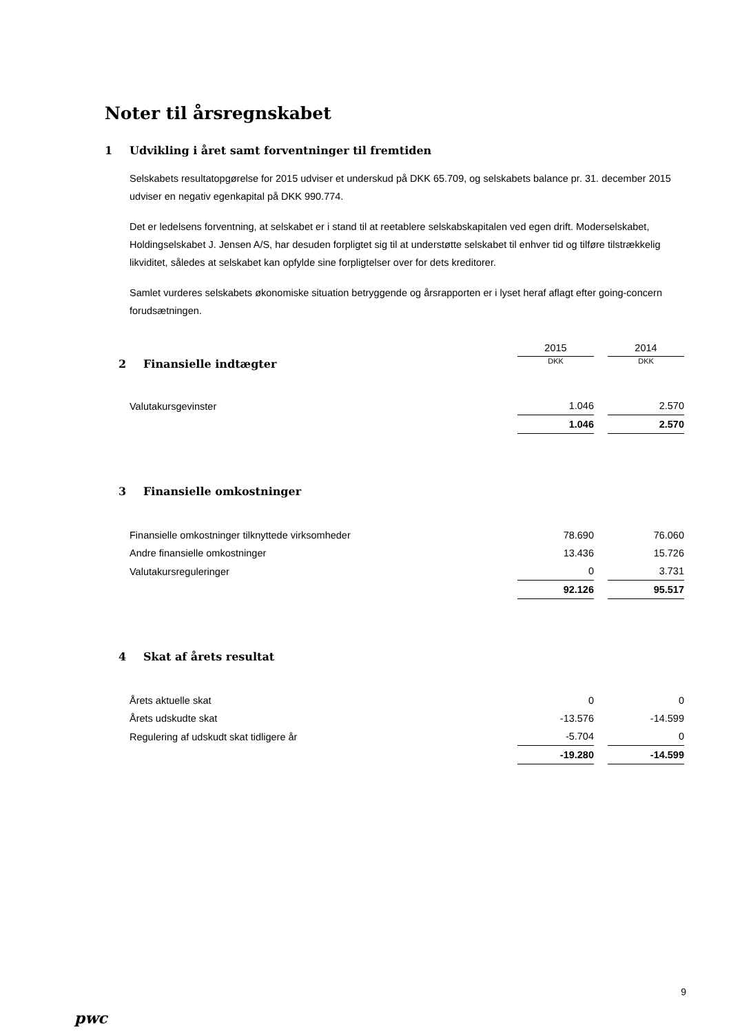Noter til årsregnskabet
1 Udvikling i året samt forventninger til fremtiden
Selskabets resultatopgørelse for 2015 udviser et underskud på DKK 65.709, og selskabets balance pr. 31. december 2015 udviser en negativ egenkapital på DKK 990.774.
Det er ledelsens forventning, at selskabet er i stand til at reetablere selskabskapitalen ved egen drift. Moderselskabet, Holdingselskabet J. Jensen A/S, har desuden forpligtet sig til at understøtte selskabet til enhver tid og tilføre tilstrækkelig likviditet, således at selskabet kan opfylde sine forpligtelser over for dets kreditorer.
Samlet vurderes selskabets økonomiske situation betryggende og årsrapporten er i lyset heraf aflagt efter going-concern forudsætningen.
| | 2015 | 2014 |
| 2 Finansielle indtægter | DKK | DKK |
| Valutakursgevinster | 1.046 | 2.570 |
| | 1.046 | 2.570 |
| 3 Finansielle omkostninger | | |
| Finansielle omkostninger tilknyttede virksomheder | 78.690 | 76.060 |
| Andre finansielle omkostninger | 13.436 | 15.726 |
| Valutakursreguleringer | 0 | 3.731 |
| | 92.126 | 95.517 |
| 4 Skat af årets resultat | | |
| Årets aktuelle skat | 0 | 0 |
| Årets udskudte skat | -13.576 | -14.599 |
| Regulering af udskudt skat tidligere år | -5.704 | 0 |
| | -19.280 | -14.599 |
pwc
9